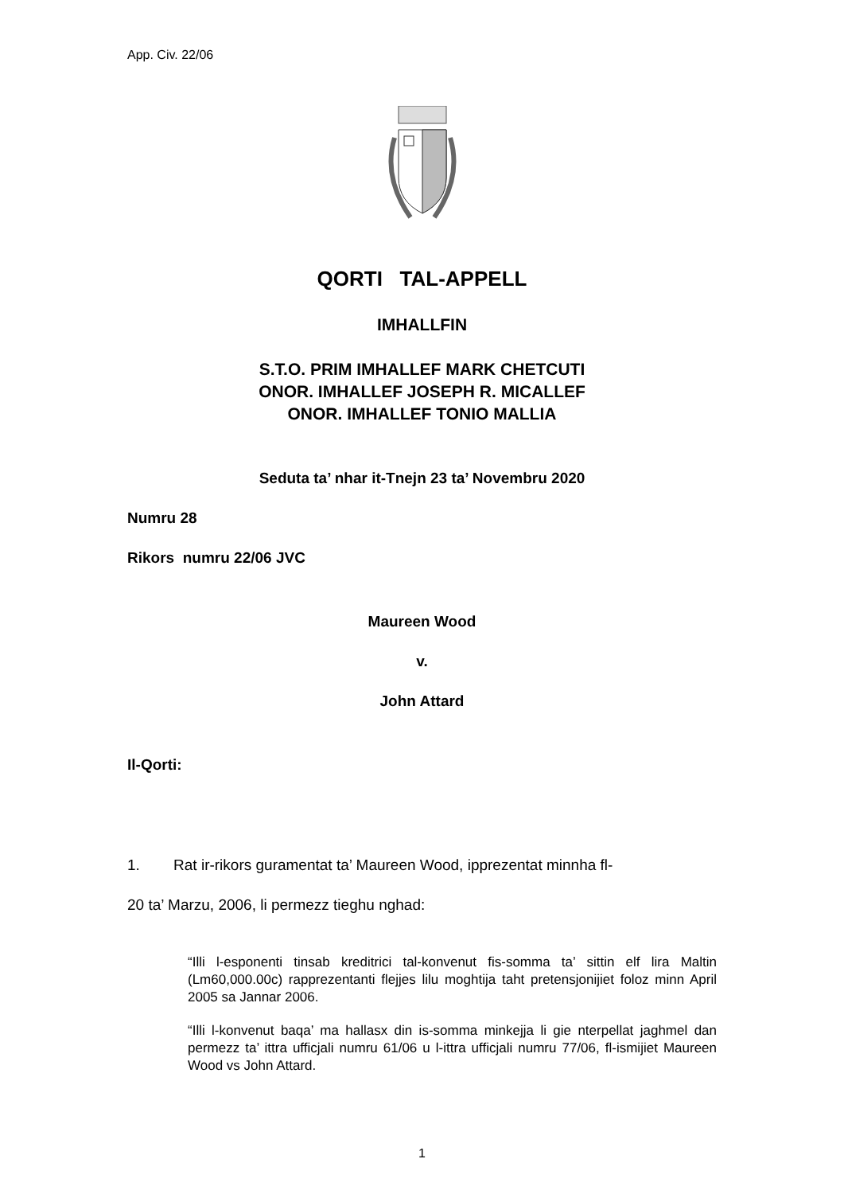App. Civ. 22/06
QORTI TAL-APPELL
IMHALLFIN
S.T.O. PRIM IMHALLEF MARK CHETCUTI
ONOR. IMHALLEF JOSEPH R. MICALLEF
ONOR. IMHALLEF TONIO MALLIA
Seduta ta’ nhar it-Tnejn 23 ta’ Novembru 2020
Numru 28
Rikors numru 22/06 JVC
Maureen Wood
v.
John Attard
Il-Qorti:
1. Rat ir-rikors guramentat ta’ Maureen Wood, ipprezentat minnha fl-
20 ta’ Marzu, 2006, li permezz tieghu nghad:
“Illi l-esponenti tinsab kreditrici tal-konvenut fis-somma ta’ sittin elf lira Maltin (Lm60,000.00c) rapprezentanti flejjes lilu moghtija taht pretensjonijiet foloz minn April 2005 sa Jannar 2006.
“Illi l-konvenut baqa’ ma hallasx din is-somma minkejja li gie nterpellat jaghmel dan permezz ta’ ittra ufficjali numru 61/06 u l-ittra ufficjali numru 77/06, fl-ismijiet Maureen Wood vs John Attard.
1